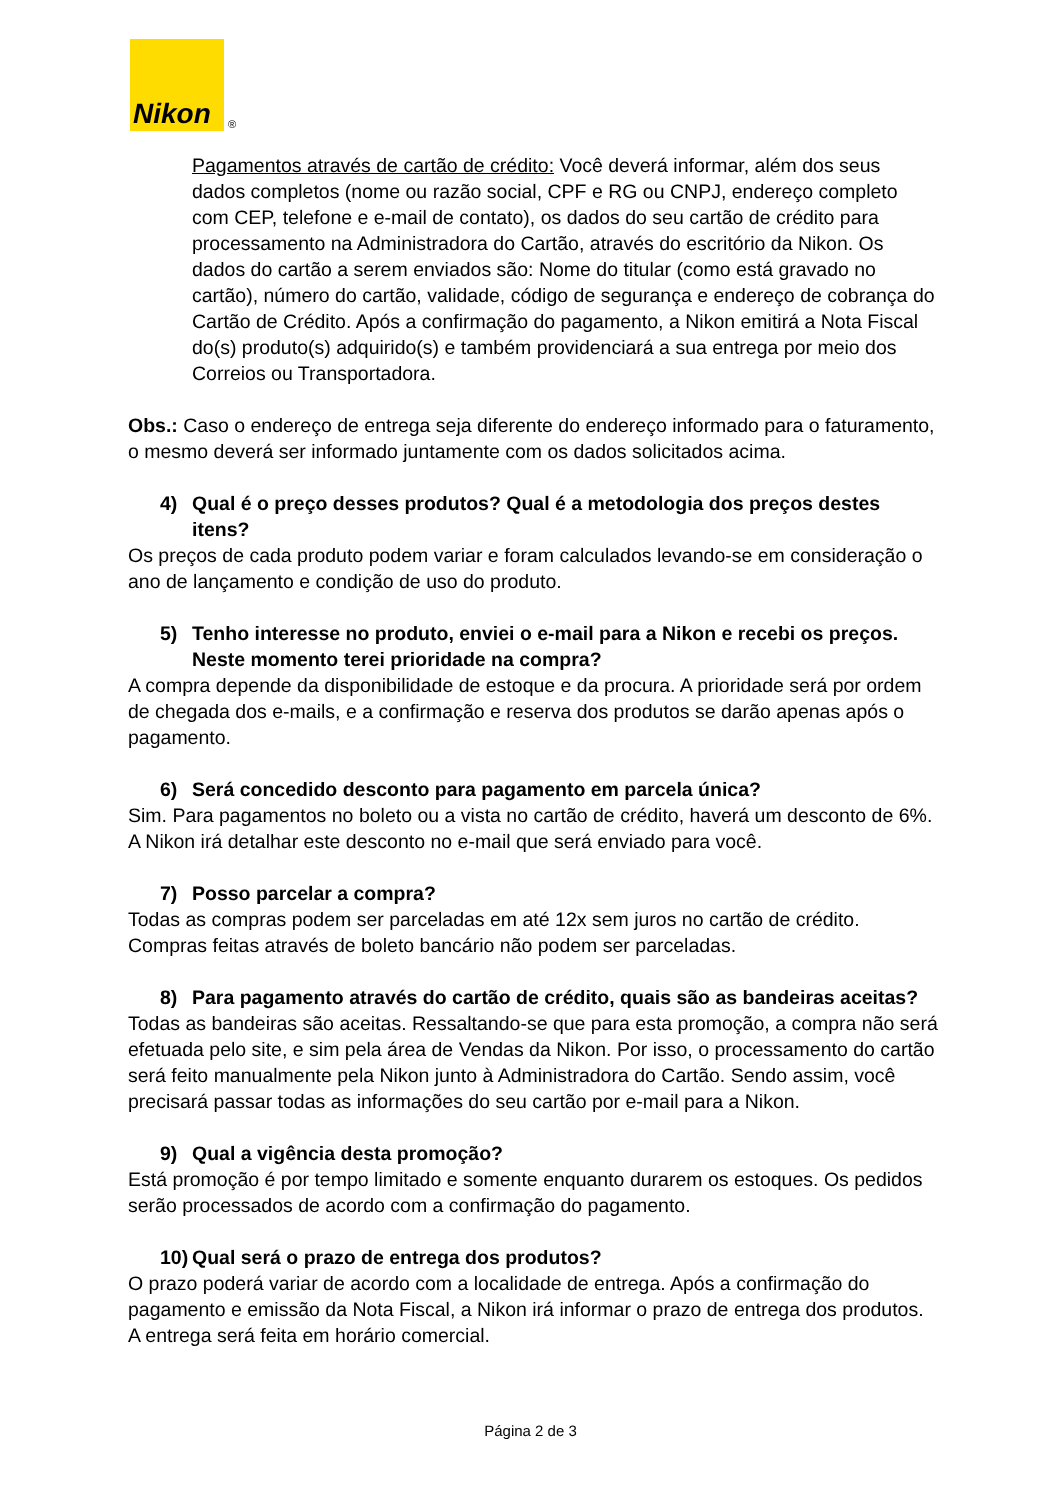Nikon
®
Pagamentos através de cartão de crédito: Você deverá informar, além dos seus dados completos (nome ou razão social, CPF e RG ou CNPJ, endereço completo com CEP, telefone e e-mail de contato), os dados do seu cartão de crédito para processamento na Administradora do Cartão, através do escritório da Nikon. Os dados do cartão a serem enviados são: Nome do titular (como está gravado no cartão), número do cartão, validade, código de segurança e endereço de cobrança do Cartão de Crédito. Após a confirmação do pagamento, a Nikon emitirá a Nota Fiscal do(s) produto(s) adquirido(s) e também providenciará a sua entrega por meio dos Correios ou Transportadora.
Obs.: Caso o endereço de entrega seja diferente do endereço informado para o faturamento, o mesmo deverá ser informado juntamente com os dados solicitados acima.
4) Qual é o preço desses produtos? Qual é a metodologia dos preços destes itens?
Os preços de cada produto podem variar e foram calculados levando-se em consideração o ano de lançamento e condição de uso do produto.
5) Tenho interesse no produto, enviei o e-mail para a Nikon e recebi os preços. Neste momento terei prioridade na compra?
A compra depende da disponibilidade de estoque e da procura. A prioridade será por ordem de chegada dos e-mails, e a confirmação e reserva dos produtos se darão apenas após o pagamento.
6) Será concedido desconto para pagamento em parcela única?
Sim. Para pagamentos no boleto ou a vista no cartão de crédito, haverá um desconto de 6%. A Nikon irá detalhar este desconto no e-mail que será enviado para você.
7) Posso parcelar a compra?
Todas as compras podem ser parceladas em até 12x sem juros no cartão de crédito. Compras feitas através de boleto bancário não podem ser parceladas.
8) Para pagamento através do cartão de crédito, quais são as bandeiras aceitas?
Todas as bandeiras são aceitas. Ressaltando-se que para esta promoção, a compra não será efetuada pelo site, e sim pela área de Vendas da Nikon. Por isso, o processamento do cartão será feito manualmente pela Nikon junto à Administradora do Cartão. Sendo assim, você precisará passar todas as informações do seu cartão por e-mail para a Nikon.
9) Qual a vigência desta promoção?
Está promoção é por tempo limitado e somente enquanto durarem os estoques. Os pedidos serão processados de acordo com a confirmação do pagamento.
10) Qual será o prazo de entrega dos produtos?
O prazo poderá variar de acordo com a localidade de entrega. Após a confirmação do pagamento e emissão da Nota Fiscal, a Nikon irá informar o prazo de entrega dos produtos. A entrega será feita em horário comercial.
Página 2 de 3